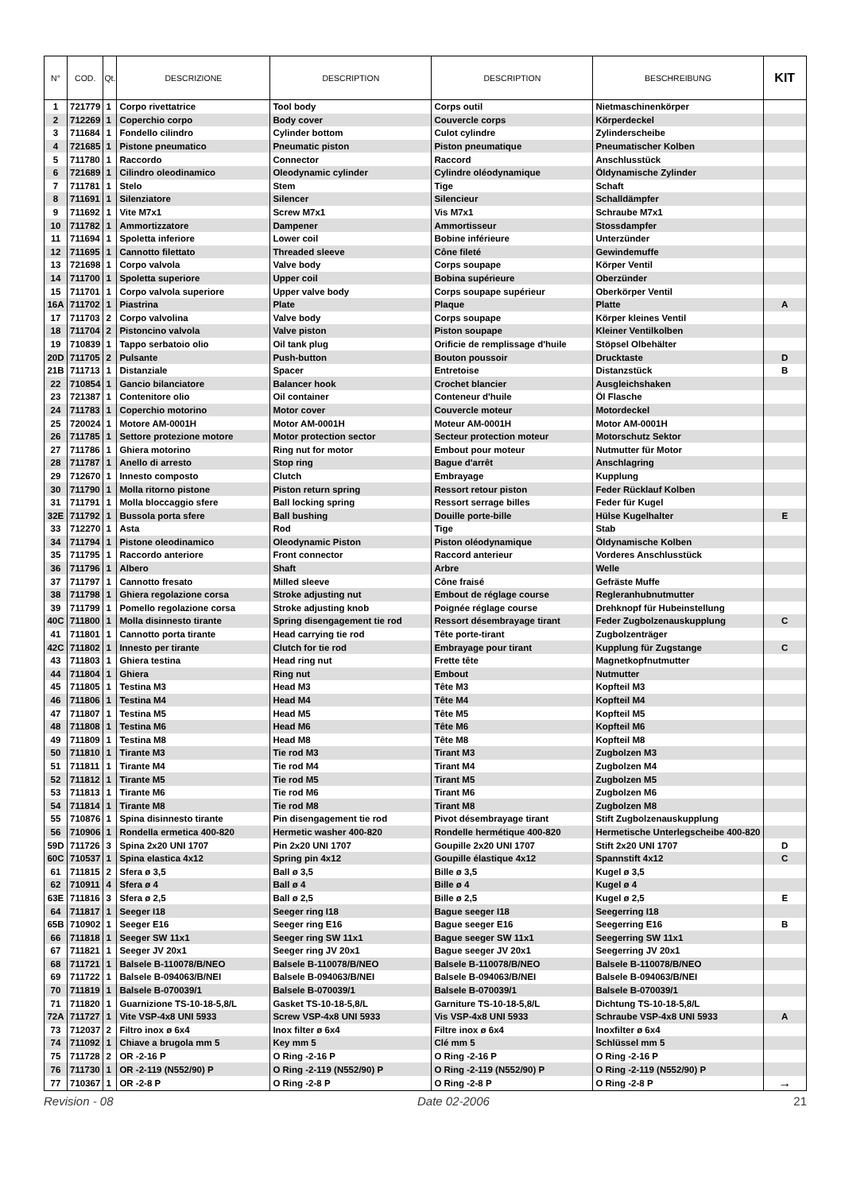| N° | COD. | Qt. | DESCRIZIONE | DESCRIPTION | DESCRIPTION | BESCHREIBUNG | KIT |
| --- | --- | --- | --- | --- | --- | --- | --- |
| 1 | 721779 | 1 | Corpo rivettatrice | Tool body | Corps outil | Nietmaschinenkörper | |
| 2 | 712269 | 1 | Coperchio corpo | Body cover | Couvercle corps | Körperdeckel | |
| 3 | 711684 | 1 | Fondello cilindro | Cylinder bottom | Culot cylindre | Zylinderscheibe | |
| 4 | 721685 | 1 | Pistone pneumatico | Pneumatic piston | Piston pneumatique | Pneumatischer Kolben | |
| 5 | 711780 | 1 | Raccordo | Connector | Raccord | Anschlusstück | |
| 6 | 721689 | 1 | Cilindro oleodinamico | Oleodynamic cylinder | Cylindre oléodynamique | Öldynamische Zylinder | |
| 7 | 711781 | 1 | Stelo | Stem | Tige | Schaft | |
| 8 | 711691 | 1 | Silenziatore | Silencer | Silencieur | Schalldämpfer | |
| 9 | 711692 | 1 | Vite M7x1 | Screw M7x1 | Vis M7x1 | Schraube M7x1 | |
| 10 | 711782 | 1 | Ammortizzatore | Dampener | Ammortisseur | Stossdampfer | |
| 11 | 711694 | 1 | Spoletta inferiore | Lower coil | Bobine inférieure | Unterzünder | |
| 12 | 711695 | 1 | Cannotto filettato | Threaded sleeve | Cône fileté | Gewindemuffe | |
| 13 | 721698 | 1 | Corpo valvola | Valve body | Corps soupape | Körper Ventil | |
| 14 | 711700 | 1 | Spoletta superiore | Upper coil | Bobina supérieure | Oberzünder | |
| 15 | 711701 | 1 | Corpo valvola superiore | Upper valve body | Corps soupape supérieur | Oberkörper Ventil | |
| 16A | 711702 | 1 | Piastrina | Plate | Plaque | Platte | A |
| 17 | 711703 | 2 | Corpo valvolina | Valve body | Corps soupape | Körper kleines Ventil | |
| 18 | 711704 | 2 | Pistoncino valvola | Valve piston | Piston soupape | Kleiner Ventilkolben | |
| 19 | 710839 | 1 | Tappo serbatoio olio | Oil tank plug | Orificie de remplissage d'huile | Stöpsel Olbehälter | |
| 20D | 711705 | 2 | Pulsante | Push-button | Bouton poussoir | Drucktaste | D |
| 21B | 711713 | 1 | Distanziale | Spacer | Entretoise | Distanzstück | B |
| 22 | 710854 | 1 | Gancio bilanciatore | Balancer hook | Crochet blancier | Ausgleichshaken | |
| 23 | 721387 | 1 | Contenitore olio | Oil container | Conteneur d'huile | Öl Flasche | |
| 24 | 711783 | 1 | Coperchio motorino | Motor cover | Couvercle moteur | Motordeckel | |
| 25 | 720024 | 1 | Motore AM-0001H | Motor AM-0001H | Moteur AM-0001H | Motor AM-0001H | |
| 26 | 711785 | 1 | Settore protezione motore | Motor protection sector | Secteur protection moteur | Motorschutz Sektor | |
| 27 | 711786 | 1 | Ghiera motorino | Ring nut for motor | Embout pour moteur | Nutmutter für Motor | |
| 28 | 711787 | 1 | Anello di arresto | Stop ring | Bague d'arrêt | Anschlagring | |
| 29 | 712670 | 1 | Innesto composto | Clutch | Embrayage | Kupplung | |
| 30 | 711790 | 1 | Molla ritorno pistone | Piston return spring | Ressort retour piston | Feder Rücklauf Kolben | |
| 31 | 711791 | 1 | Molla bloccaggio sfere | Ball locking spring | Ressort serrage billes | Feder für Kugel | |
| 32E | 711792 | 1 | Bussola porta sfere | Ball bushing | Douille porte-bille | Hülse Kugelhalter | E |
| 33 | 712270 | 1 | Asta | Rod | Tige | Stab | |
| 34 | 711794 | 1 | Pistone oleodinamico | Oleodynamic Piston | Piston oléodynamique | Öldynamische Kolben | |
| 35 | 711795 | 1 | Raccordo anteriore | Front connector | Raccord anterieur | Vorderes Anschlusstück | |
| 36 | 711796 | 1 | Albero | Shaft | Arbre | Welle | |
| 37 | 711797 | 1 | Cannotto fresato | Milled sleeve | Cône fraisé | Gefräste Muffe | |
| 38 | 711798 | 1 | Ghiera regolazione corsa | Stroke adjusting nut | Embout de réglage course | Regleranhubnutmutter | |
| 39 | 711799 | 1 | Pomello regolazione corsa | Stroke adjusting knob | Poignée réglage course | Drehknopf für Hubeinstellung | |
| 40C | 711800 | 1 | Molla disinnesto tirante | Spring disengagement tie rod | Ressort désembrayage tirant | Feder Zugbolzenauskupplung | C |
| 41 | 711801 | 1 | Cannotto porta tirante | Head carrying tie rod | Tête porte-tirant | Zugbolzenträger | |
| 42C | 711802 | 1 | Innesto per tirante | Clutch for tie rod | Embrayage pour tirant | Kupplung für Zugstange | C |
| 43 | 711803 | 1 | Ghiera testina | Head ring nut | Frette tête | Magnetkopfnutmutter | |
| 44 | 711804 | 1 | Ghiera | Ring nut | Embout | Nutmutter | |
| 45 | 711805 | 1 | Testina M3 | Head M3 | Tête M3 | Kopfteil M3 | |
| 46 | 711806 | 1 | Testina M4 | Head M4 | Tête M4 | Kopfteil M4 | |
| 47 | 711807 | 1 | Testina M5 | Head M5 | Tête M5 | Kopfteil M5 | |
| 48 | 711808 | 1 | Testina M6 | Head M6 | Tête M6 | Kopfteil M6 | |
| 49 | 711809 | 1 | Testina M8 | Head M8 | Tête M8 | Kopfteil M8 | |
| 50 | 711810 | 1 | Tirante M3 | Tie rod M3 | Tirant M3 | Zugbolzen M3 | |
| 51 | 711811 | 1 | Tirante M4 | Tie rod M4 | Tirant M4 | Zugbolzen M4 | |
| 52 | 711812 | 1 | Tirante M5 | Tie rod M5 | Tirant M5 | Zugbolzen M5 | |
| 53 | 711813 | 1 | Tirante M6 | Tie rod M6 | Tirant M6 | Zugbolzen M6 | |
| 54 | 711814 | 1 | Tirante M8 | Tie rod M8 | Tirant M8 | Zugbolzen M8 | |
| 55 | 710876 | 1 | Spina disinnesto tirante | Pin disengagement tie rod | Pivot désembrayage tirant | Stift Zugbolzenauskupplung | |
| 56 | 710906 | 1 | Rondella ermetica 400-820 | Hermetic washer 400-820 | Rondelle hermétique 400-820 | Hermetische Unterlegscheibe 400-820 | |
| 59D | 711726 | 3 | Spina 2x20 UNI 1707 | Pin 2x20 UNI 1707 | Goupille 2x20 UNI 1707 | Stift 2x20 UNI 1707 | D |
| 60C | 710537 | 1 | Spina elastica 4x12 | Spring pin 4x12 | Goupille élastique 4x12 | Spannstift 4x12 | C |
| 61 | 711815 | 2 | Sfera ø 3,5 | Ball ø 3,5 | Bille ø 3,5 | Kugel ø 3,5 | |
| 62 | 710911 | 4 | Sfera ø 4 | Ball ø 4 | Bille ø 4 | Kugel ø 4 | |
| 63E | 711816 | 3 | Sfera ø 2,5 | Ball ø 2,5 | Bille ø 2,5 | Kugel ø 2,5 | E |
| 64 | 711817 | 1 | Seeger I18 | Seeger ring I18 | Bague seeger I18 | Seegerring I18 | |
| 65B | 710902 | 1 | Seeger E16 | Seeger ring E16 | Bague seeger E16 | Seegerring E16 | B |
| 66 | 711818 | 1 | Seeger SW 11x1 | Seeger ring SW 11x1 | Bague seeger SW 11x1 | Seegerring SW 11x1 | |
| 67 | 711821 | 1 | Seeger JV 20x1 | Seeger ring JV 20x1 | Bague seeger JV 20x1 | Seegerring JV 20x1 | |
| 68 | 711721 | 1 | Balsele B-110078/B/NEO | Balsele B-110078/B/NEO | Balsele B-110078/B/NEO | Balsele B-110078/B/NEO | |
| 69 | 711722 | 1 | Balsele B-094063/B/NEI | Balsele B-094063/B/NEI | Balsele B-094063/B/NEI | Balsele B-094063/B/NEI | |
| 70 | 711819 | 1 | Balsele B-070039/1 | Balsele B-070039/1 | Balsele B-070039/1 | Balsele B-070039/1 | |
| 71 | 711820 | 1 | Guarnizione TS-10-18-5,8/L | Gasket TS-10-18-5,8/L | Garniture TS-10-18-5,8/L | Dichtung TS-10-18-5,8/L | |
| 72A | 711727 | 1 | Vite VSP-4x8 UNI 5933 | Screw VSP-4x8 UNI 5933 | Vis VSP-4x8 UNI 5933 | Schraube VSP-4x8 UNI 5933 | A |
| 73 | 712037 | 2 | Filtro inox ø 6x4 | Inox filter ø 6x4 | Filtre inox ø 6x4 | Inoxfilter ø 6x4 | |
| 74 | 711092 | 1 | Chiave a brugola mm 5 | Key mm 5 | Clé mm 5 | Schlüssel mm 5 | |
| 75 | 711728 | 2 | OR -2-16 P | O Ring -2-16 P | O Ring -2-16 P | O Ring -2-16 P | |
| 76 | 711730 | 1 | OR -2-119 (N552/90) P | O Ring -2-119 (N552/90) P | O Ring -2-119 (N552/90) P | O Ring -2-119 (N552/90) P | |
| 77 | 710367 | 1 | OR -2-8 P | O Ring -2-8 P | O Ring -2-8 P | O Ring -2-8 P | → |
Revision - 08 Date 02-2006 21